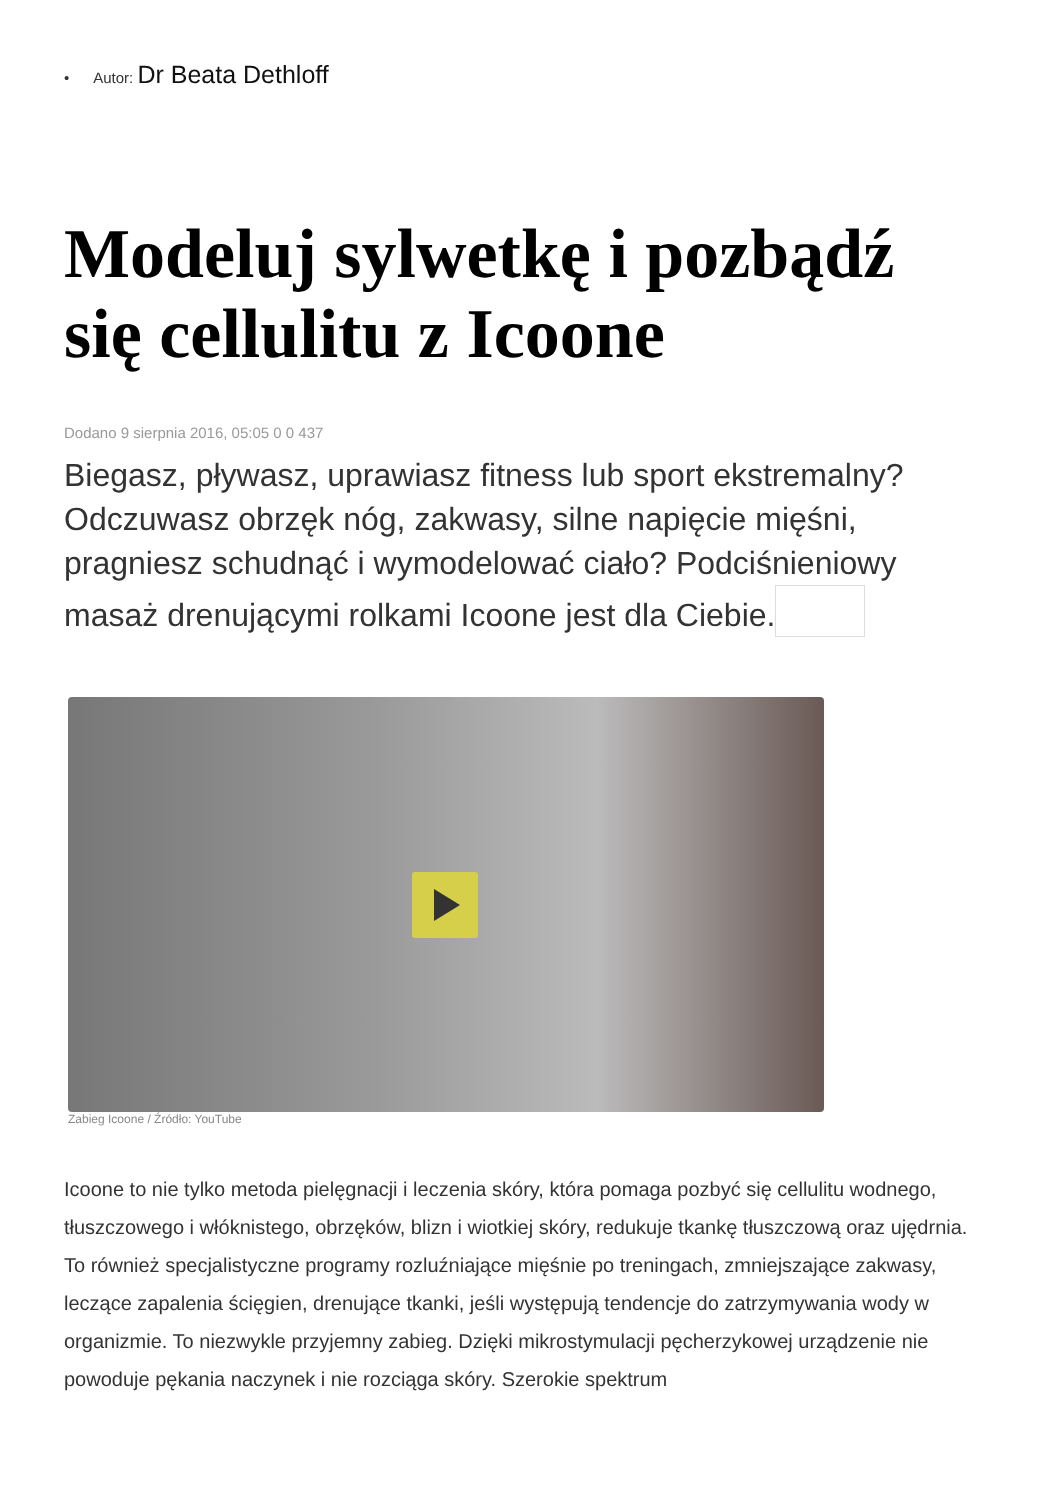• Autor: Dr Beata Dethloff
Modeluj sylwetkę i pozbądź się cellulitu z Icoone
Dodano 9 sierpnia 2016, 05:05 0 0 437
Biegasz, pływasz, uprawiasz fitness lub sport ekstremalny? Odczuwasz obrzęk nóg, zakwasy, silne napięcie mięśni, pragniesz schudnąć i wymodelować ciało? Podciśnieniowy masaż drenującymi rolkami Icoone jest dla Ciebie.
Zabieg Icoone / Źródło: YouTube
Icoone to nie tylko metoda pielęgnacji i leczenia skóry, która pomaga pozbyć się cellulitu wodnego, tłuszczowego i włóknistego, obrzęków, blizn i wiotkiej skóry, redukuje tkankę tłuszczową oraz ujędrnia. To również specjalistyczne programy rozluźniające mięśnie po treningach, zmniejszające zakwasy, leczące zapalenia ścięgien, drenujące tkanki, jeśli występują tendencje do zatrzymywania wody w organizmie. To niezwykle przyjemny zabieg. Dzięki mikrostymulacji pęcherzykowej urządzenie nie powoduje pękania naczynek i nie rozciąga skóry. Szerokie spektrum